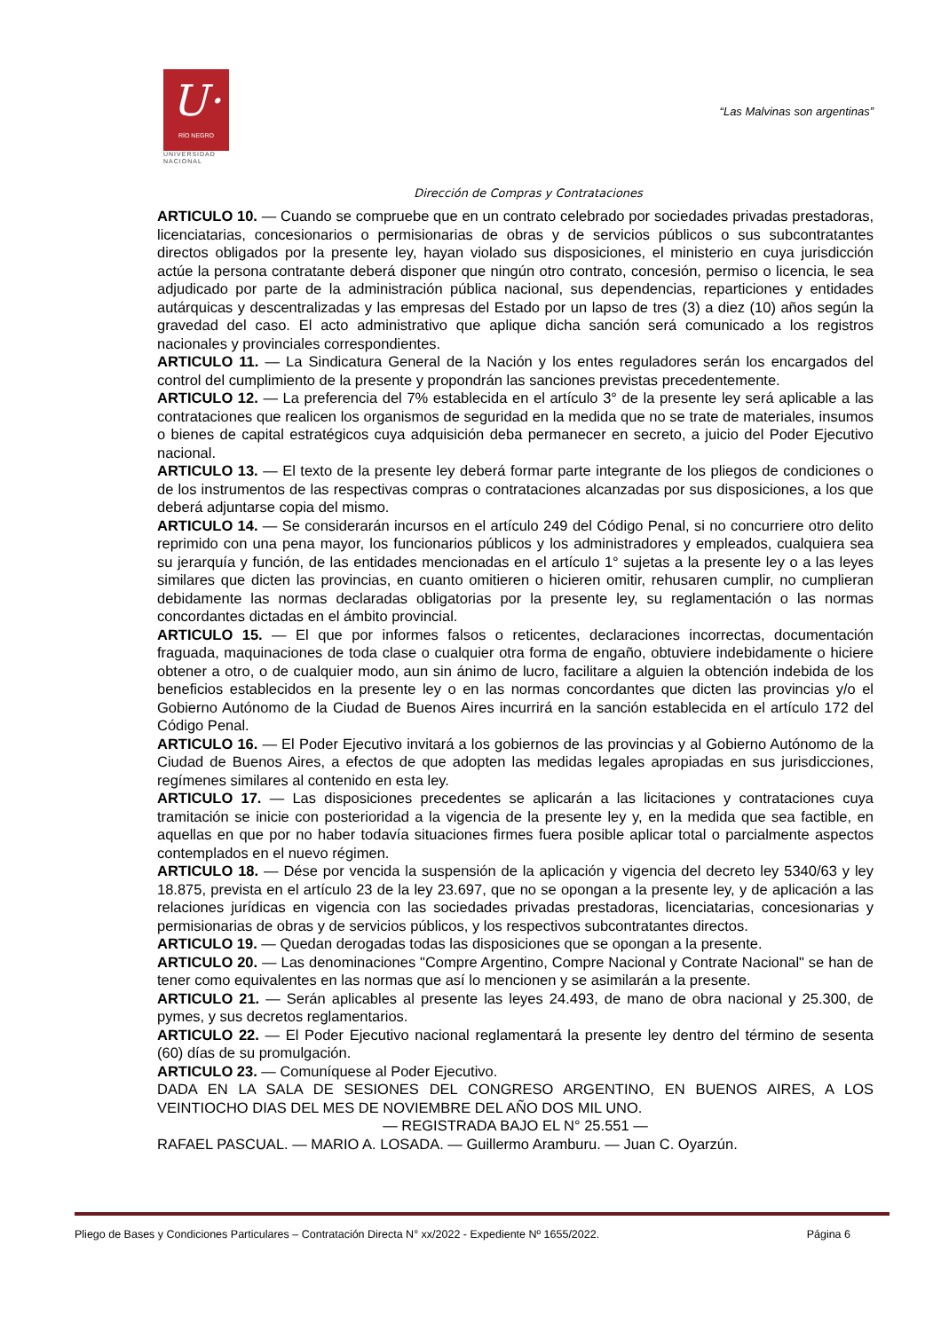U·
RÍO NEGRO
UNIVERSIDAD NACIONAL
“Las Malvinas son argentinas”
Dirección de Compras y Contrataciones
ARTICULO 10. — Cuando se compruebe que en un contrato celebrado por sociedades privadas prestadoras, licenciatarias, concesionarios o permisionarias de obras y de servicios públicos o sus subcontratantes directos obligados por la presente ley, hayan violado sus disposiciones, el ministerio en cuya jurisdicción actúe la persona contratante deberá disponer que ningún otro contrato, concesión, permiso o licencia, le sea adjudicado por parte de la administración pública nacional, sus dependencias, reparticiones y entidades autárquicas y descentralizadas y las empresas del Estado por un lapso de tres (3) a diez (10) años según la gravedad del caso. El acto administrativo que aplique dicha sanción será comunicado a los registros nacionales y provinciales correspondientes.
ARTICULO 11. — La Sindicatura General de la Nación y los entes reguladores serán los encargados del control del cumplimiento de la presente y propondrán las sanciones previstas precedentemente.
ARTICULO 12. — La preferencia del 7% establecida en el artículo 3° de la presente ley será aplicable a las contrataciones que realicen los organismos de seguridad en la medida que no se trate de materiales, insumos o bienes de capital estratégicos cuya adquisición deba permanecer en secreto, a juicio del Poder Ejecutivo nacional.
ARTICULO 13. — El texto de la presente ley deberá formar parte integrante de los pliegos de condiciones o de los instrumentos de las respectivas compras o contrataciones alcanzadas por sus disposiciones, a los que deberá adjuntarse copia del mismo.
ARTICULO 14. — Se considerarán incursos en el artículo 249 del Código Penal, si no concurriere otro delito reprimido con una pena mayor, los funcionarios públicos y los administradores y empleados, cualquiera sea su jerarquía y función, de las entidades mencionadas en el artículo 1° sujetas a la presente ley o a las leyes similares que dicten las provincias, en cuanto omitieren o hicieren omitir, rehusaren cumplir, no cumplieran debidamente las normas declaradas obligatorias por la presente ley, su reglamentación o las normas concordantes dictadas en el ámbito provincial.
ARTICULO 15. — El que por informes falsos o reticentes, declaraciones incorrectas, documentación fraguada, maquinaciones de toda clase o cualquier otra forma de engaño, obtuviere indebidamente o hiciere obtener a otro, o de cualquier modo, aun sin ánimo de lucro, facilitare a alguien la obtención indebida de los beneficios establecidos en la presente ley o en las normas concordantes que dicten las provincias y/o el Gobierno Autónomo de la Ciudad de Buenos Aires incurrirá en la sanción establecida en el artículo 172 del Código Penal.
ARTICULO 16. — El Poder Ejecutivo invitará a los gobiernos de las provincias y al Gobierno Autónomo de la Ciudad de Buenos Aires, a efectos de que adopten las medidas legales apropiadas en sus jurisdicciones, regímenes similares al contenido en esta ley.
ARTICULO 17. — Las disposiciones precedentes se aplicarán a las licitaciones y contrataciones cuya tramitación se inicie con posterioridad a la vigencia de la presente ley y, en la medida que sea factible, en aquellas en que por no haber todavía situaciones firmes fuera posible aplicar total o parcialmente aspectos contemplados en el nuevo régimen.
ARTICULO 18. — Dése por vencida la suspensión de la aplicación y vigencia del decreto ley 5340/63 y ley 18.875, prevista en el artículo 23 de la ley 23.697, que no se opongan a la presente ley, y de aplicación a las relaciones jurídicas en vigencia con las sociedades privadas prestadoras, licenciatarias, concesionarias y permisionarias de obras y de servicios públicos, y los respectivos subcontratantes directos.
ARTICULO 19. — Quedan derogadas todas las disposiciones que se opongan a la presente.
ARTICULO 20. — Las denominaciones "Compre Argentino, Compre Nacional y Contrate Nacional" se han de tener como equivalentes en las normas que así lo mencionen y se asimilarán a la presente.
ARTICULO 21. — Serán aplicables al presente las leyes 24.493, de mano de obra nacional y 25.300, de pymes, y sus decretos reglamentarios.
ARTICULO 22. — El Poder Ejecutivo nacional reglamentará la presente ley dentro del término de sesenta (60) días de su promulgación.
ARTICULO 23. — Comuníquese al Poder Ejecutivo.
DADA EN LA SALA DE SESIONES DEL CONGRESO ARGENTINO, EN BUENOS AIRES, A LOS VEINTIOCHO DIAS DEL MES DE NOVIEMBRE DEL AÑO DOS MIL UNO.
— REGISTRADA BAJO EL N° 25.551 —
RAFAEL PASCUAL. — MARIO A. LOSADA. — Guillermo Aramburu. — Juan C. Oyarzún.
Pliego de Bases y Condiciones Particulares – Contratación Directa N° xx/2022 - Expediente Nº 1655/2022. Página 6